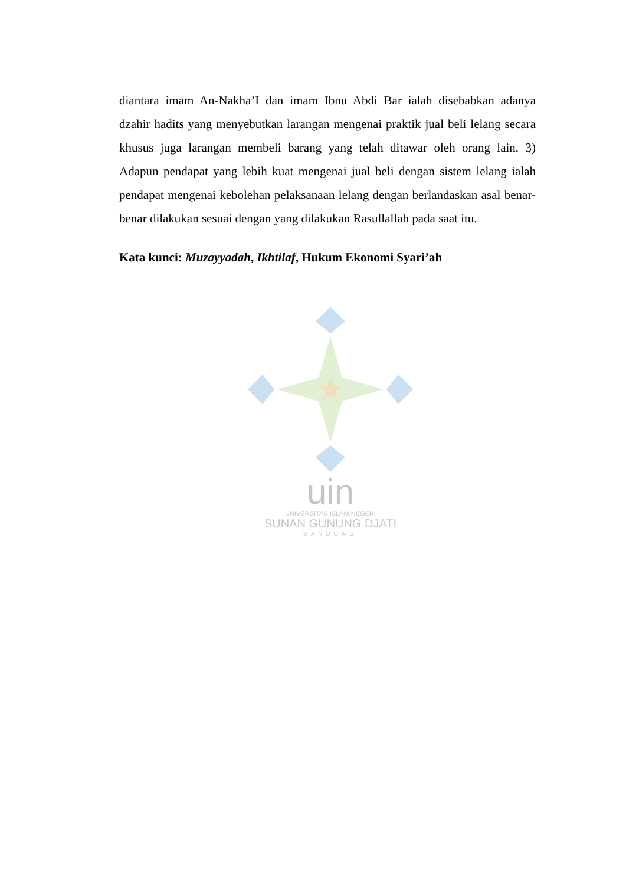uin
UNIVERSITAS ISLAM NEGERI
SUNAN GUNUNG DJATI
BANDUNG
diantara imam An-Nakha’I dan imam Ibnu Abdi Bar ialah disebabkan adanya dzahir hadits yang menyebutkan larangan mengenai praktik jual beli lelang secara khusus juga larangan membeli barang yang telah ditawar oleh orang lain. 3) Adapun pendapat yang lebih kuat mengenai jual beli dengan sistem lelang ialah pendapat mengenai kebolehan pelaksanaan lelang dengan berlandaskan asal benar-benar dilakukan sesuai dengan yang dilakukan Rasullallah pada saat itu.
Kata kunci: Muzayyadah, Ikhtilaf, Hukum Ekonomi Syari’ah